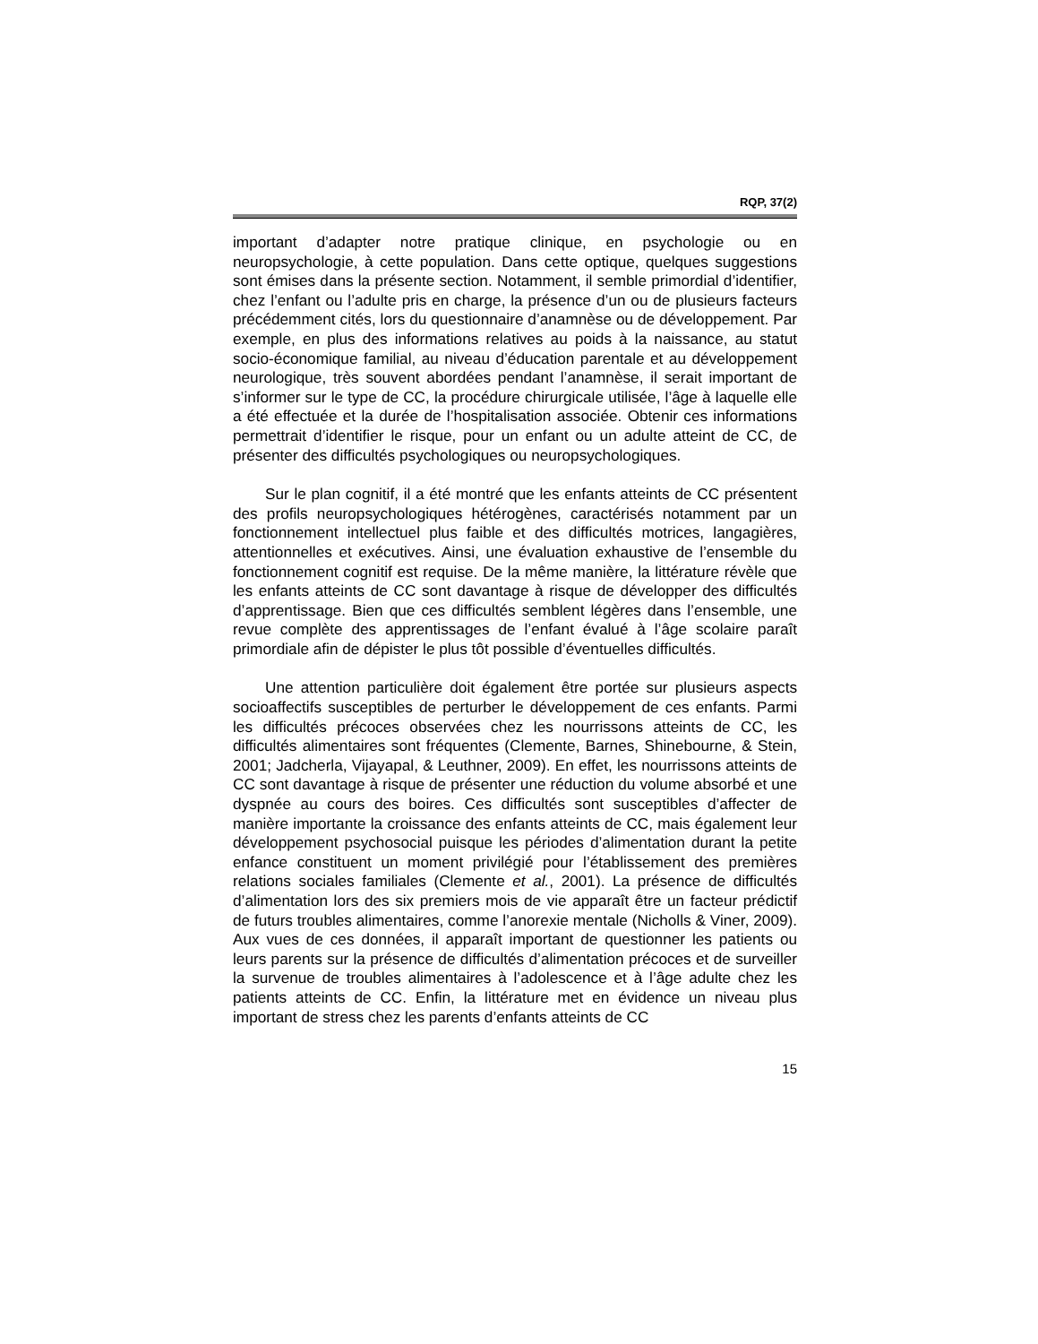RQP, 37(2)
important d’adapter notre pratique clinique, en psychologie ou en neuropsychologie, à cette population. Dans cette optique, quelques suggestions sont émises dans la présente section. Notamment, il semble primordial d’identifier, chez l’enfant ou l’adulte pris en charge, la présence d’un ou de plusieurs facteurs précédemment cités, lors du questionnaire d’anamnèse ou de développement. Par exemple, en plus des informations relatives au poids à la naissance, au statut socio-économique familial, au niveau d’éducation parentale et au développement neurologique, très souvent abordées pendant l’anamnèse, il serait important de s’informer sur le type de CC, la procédure chirurgicale utilisée, l’âge à laquelle elle a été effectuée et la durée de l’hospitalisation associée. Obtenir ces informations permettrait d’identifier le risque, pour un enfant ou un adulte atteint de CC, de présenter des difficultés psychologiques ou neuropsychologiques.
Sur le plan cognitif, il a été montré que les enfants atteints de CC présentent des profils neuropsychologiques hétérogènes, caractérisés notamment par un fonctionnement intellectuel plus faible et des difficultés motrices, langagières, attentionnelles et exécutives. Ainsi, une évaluation exhaustive de l’ensemble du fonctionnement cognitif est requise. De la même manière, la littérature révèle que les enfants atteints de CC sont davantage à risque de développer des difficultés d’apprentissage. Bien que ces difficultés semblent légères dans l’ensemble, une revue complète des apprentissages de l’enfant évalué à l’âge scolaire paraît primordiale afin de dépister le plus tôt possible d’éventuelles difficultés.
Une attention particulière doit également être portée sur plusieurs aspects socioaffectifs susceptibles de perturber le développement de ces enfants. Parmi les difficultés précoces observées chez les nourrissons atteints de CC, les difficultés alimentaires sont fréquentes (Clemente, Barnes, Shinebourne, & Stein, 2001; Jadcherla, Vijayapal, & Leuthner, 2009). En effet, les nourrissons atteints de CC sont davantage à risque de présenter une réduction du volume absorbé et une dyspnée au cours des boires. Ces difficultés sont susceptibles d’affecter de manière importante la croissance des enfants atteints de CC, mais également leur développement psychosocial puisque les périodes d’alimentation durant la petite enfance constituent un moment privilégié pour l’établissement des premières relations sociales familiales (Clemente et al., 2001). La présence de difficultés d’alimentation lors des six premiers mois de vie apparaît être un facteur prédictif de futurs troubles alimentaires, comme l’anorexie mentale (Nicholls & Viner, 2009). Aux vues de ces données, il apparaît important de questionner les patients ou leurs parents sur la présence de difficultés d’alimentation précoces et de surveiller la survenue de troubles alimentaires à l’adolescence et à l’âge adulte chez les patients atteints de CC. Enfin, la littérature met en évidence un niveau plus important de stress chez les parents d’enfants atteints de CC
15